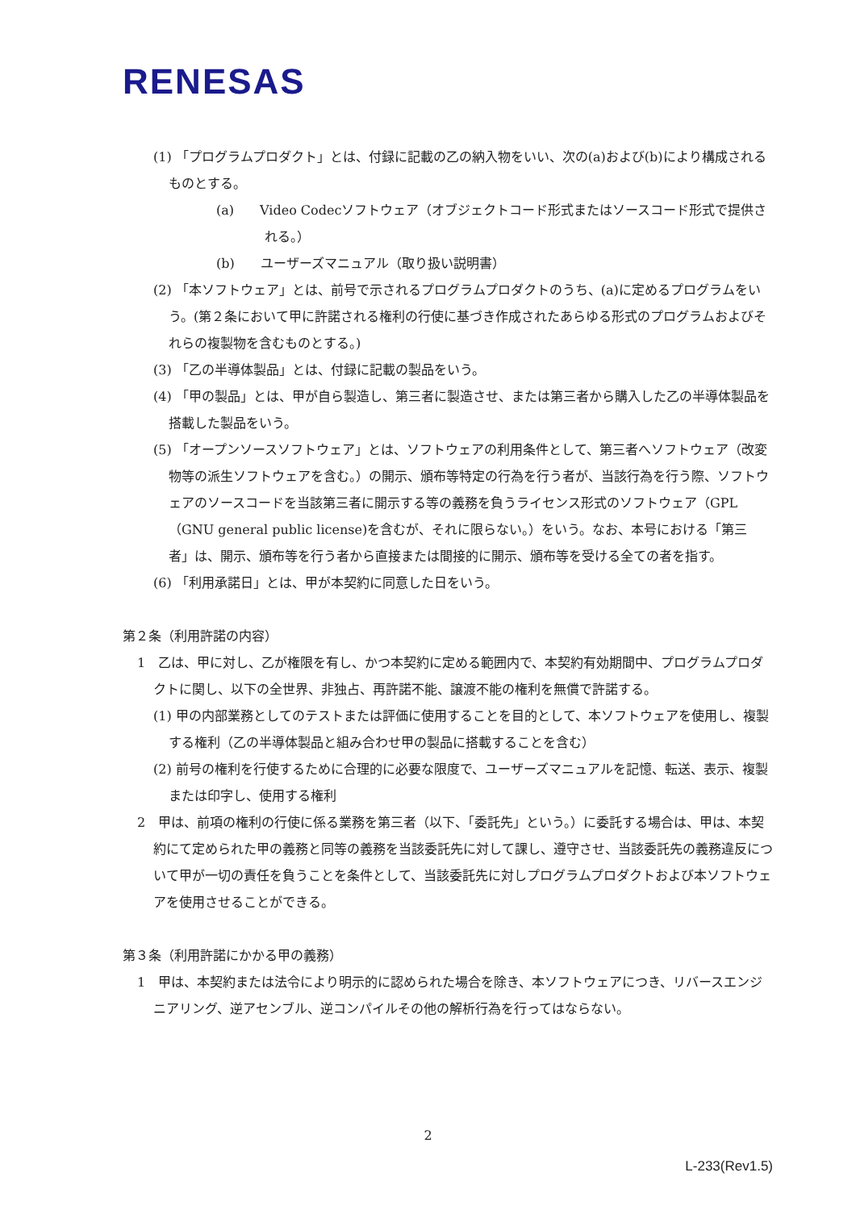RENESAS
(1) 「プログラムプロダクト」とは、付録に記載の乙の納入物をいい、次の(a)および(b)により構成されるものとする。
(a)　　Video Codecソフトウェア（オブジェクトコード形式またはソースコード形式で提供される。）
(b)　　ユーザーズマニュアル（取り扱い説明書）
(2) 「本ソフトウェア」とは、前号で示されるプログラムプロダクトのうち、(a)に定めるプログラムをいう。(第２条において甲に許諾される権利の行使に基づき作成されたあらゆる形式のプログラムおよびそれらの複製物を含むものとする。)
(3) 「乙の半導体製品」とは、付録に記載の製品をいう。
(4) 「甲の製品」とは、甲が自ら製造し、第三者に製造させ、または第三者から購入した乙の半導体製品を搭載した製品をいう。
(5) 「オープンソースソフトウェア」とは、ソフトウェアの利用条件として、第三者へソフトウェア（改変物等の派生ソフトウェアを含む。）の開示、頒布等特定の行為を行う者が、当該行為を行う際、ソフトウェアのソースコードを当該第三者に開示する等の義務を負うライセンス形式のソフトウェア（GPL（GNU general public license)を含むが、それに限らない。）をいう。なお、本号における「第三者」は、開示、頒布等を行う者から直接または間接的に開示、頒布等を受ける全ての者を指す。
(6) 「利用承諾日」とは、甲が本契約に同意した日をいう。
第２条（利用許諾の内容）
1　乙は、甲に対し、乙が権限を有し、かつ本契約に定める範囲内で、本契約有効期間中、プログラムプロダクトに関し、以下の全世界、非独占、再許諾不能、譲渡不能の権利を無償で許諾する。
(1) 甲の内部業務としてのテストまたは評価に使用することを目的として、本ソフトウェアを使用し、複製する権利（乙の半導体製品と組み合わせ甲の製品に搭載することを含む）
(2) 前号の権利を行使するために合理的に必要な限度で、ユーザーズマニュアルを記憶、転送、表示、複製または印字し、使用する権利
2　甲は、前項の権利の行使に係る業務を第三者（以下、「委託先」という。）に委託する場合は、甲は、本契約にて定められた甲の義務と同等の義務を当該委託先に対して課し、遵守させ、当該委託先の義務違反について甲が一切の責任を負うことを条件として、当該委託先に対しプログラムプロダクトおよび本ソフトウェアを使用させることができる。
第３条（利用許諾にかかる甲の義務）
1　甲は、本契約または法令により明示的に認められた場合を除き、本ソフトウェアにつき、リバースエンジニアリング、逆アセンブル、逆コンパイルその他の解析行為を行ってはならない。
2
L-233(Rev1.5)